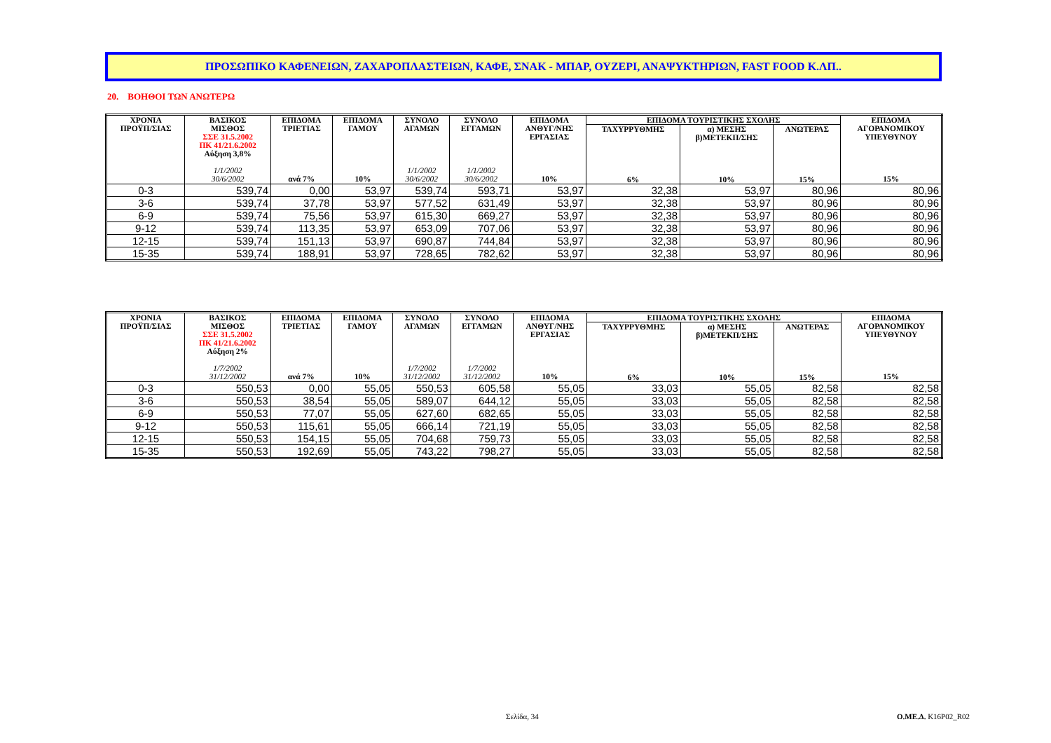ΠΡΟΣΩΠΙΚΟ ΚΑΦΕΝΕΙΩΝ, ΖΑΧΑΡΟΠΛΑΣΤΕΙΩΝ, ΚΑΦΕ, ΣΝΑΚ - ΜΠΑΡ, ΟΥΖΕΡΙ, ΑΝΑΨΥΚΤΗΡΙΩΝ, FAST FOOD Κ.ΛΠ..
20. ΒΟΗΘΟΙ ΤΩΝ ΑΝΩΤΕΡΩ
| ΧΡΟΝΙΑ ΠΡΟΫΠ/ΣΙΑΣ | ΒΑΣΙΚΟΣ ΜΙΣΘΟΣ ΣΣΕ 31.5.2002 ΠΚ 41/21.6.2002 Αύξηση 3,8% 1/1/2002 30/6/2002 | ΕΠΙΔΟΜΑ ΤΡΙΕΤΙΑΣ ανά 7% | ΕΠΙΔΟΜΑ ΓΑΜΟΥ 10% | ΣΥΝΟΛΟ ΑΓΑΜΩΝ 1/1/2002 30/6/2002 | ΣΥΝΟΛΟ ΕΓΓΑΜΩΝ 1/1/2002 30/6/2002 | ΕΠΙΔΟΜΑ ΑΝΘΥΓ/ΝΗΣ ΕΡΓΑΣΙΑΣ 10% | ΕΠΙΔΟΜΑ ΤΟΥΡΙΣΤΙΚΗΣ ΣΧΟΛΗΣ | | | ΕΠΙΔΟΜΑ ΑΓΟΡΑΝΟΜΙΚΟΥ ΥΠΕΥΘΥΝΟΥ 15% |
| --- | --- | --- | --- | --- | --- | --- | --- | --- | --- | --- |
| | | | | | | | ΤΑΧΥΡΡΥΘΜΗΣ 6% | α) ΜΕΣΗΣ β)ΜΕΤΕΚΠ/ΣΗΣ 10% | ΑΝΩΤΕΡΑΣ 15% | |
| 0-3 | 539,74 | 0,00 | 53,97 | 539,74 | 593,71 | 53,97 | 32,38 | 53,97 | 80,96 | 80,96 |
| 3-6 | 539,74 | 37,78 | 53,97 | 577,52 | 631,49 | 53,97 | 32,38 | 53,97 | 80,96 | 80,96 |
| 6-9 | 539,74 | 75,56 | 53,97 | 615,30 | 669,27 | 53,97 | 32,38 | 53,97 | 80,96 | 80,96 |
| 9-12 | 539,74 | 113,35 | 53,97 | 653,09 | 707,06 | 53,97 | 32,38 | 53,97 | 80,96 | 80,96 |
| 12-15 | 539,74 | 151,13 | 53,97 | 690,87 | 744,84 | 53,97 | 32,38 | 53,97 | 80,96 | 80,96 |
| 15-35 | 539,74 | 188,91 | 53,97 | 728,65 | 782,62 | 53,97 | 32,38 | 53,97 | 80,96 | 80,96 |
| ΧΡΟΝΙΑ ΠΡΟΫΠ/ΣΙΑΣ | ΒΑΣΙΚΟΣ ΜΙΣΘΟΣ ΣΣΕ 31.5.2002 ΠΚ 41/21.6.2002 Αύξηση 2% 1/7/2002 31/12/2002 | ΕΠΙΔΟΜΑ ΤΡΙΕΤΙΑΣ ανά 7% | ΕΠΙΔΟΜΑ ΓΑΜΟΥ 10% | ΣΥΝΟΛΟ ΑΓΑΜΩΝ 1/7/2002 31/12/2002 | ΣΥΝΟΛΟ ΕΓΓΑΜΩΝ 1/7/2002 31/12/2002 | ΕΠΙΔΟΜΑ ΑΝΘΥΓ/ΝΗΣ ΕΡΓΑΣΙΑΣ 10% | ΕΠΙΔΟΜΑ ΤΟΥΡΙΣΤΙΚΗΣ ΣΧΟΛΗΣ | | | ΕΠΙΔΟΜΑ ΑΓΟΡΑΝΟΜΙΚΟΥ ΥΠΕΥΘΥΝΟΥ 15% |
| --- | --- | --- | --- | --- | --- | --- | --- | --- | --- | --- |
| | | | | | | | ΤΑΧΥΡΡΥΘΜΗΣ 6% | α) ΜΕΣΗΣ β)ΜΕΤΕΚΠ/ΣΗΣ 10% | ΑΝΩΤΕΡΑΣ 15% | |
| 0-3 | 550,53 | 0,00 | 55,05 | 550,53 | 605,58 | 55,05 | 33,03 | 55,05 | 82,58 | 82,58 |
| 3-6 | 550,53 | 38,54 | 55,05 | 589,07 | 644,12 | 55,05 | 33,03 | 55,05 | 82,58 | 82,58 |
| 6-9 | 550,53 | 77,07 | 55,05 | 627,60 | 682,65 | 55,05 | 33,03 | 55,05 | 82,58 | 82,58 |
| 9-12 | 550,53 | 115,61 | 55,05 | 666,14 | 721,19 | 55,05 | 33,03 | 55,05 | 82,58 | 82,58 |
| 12-15 | 550,53 | 154,15 | 55,05 | 704,68 | 759,73 | 55,05 | 33,03 | 55,05 | 82,58 | 82,58 |
| 15-35 | 550,53 | 192,69 | 55,05 | 743,22 | 798,27 | 55,05 | 33,03 | 55,05 | 82,58 | 82,58 |
Σελίδα, 34 Ο.ΜΕ.Δ. K16P02_R02